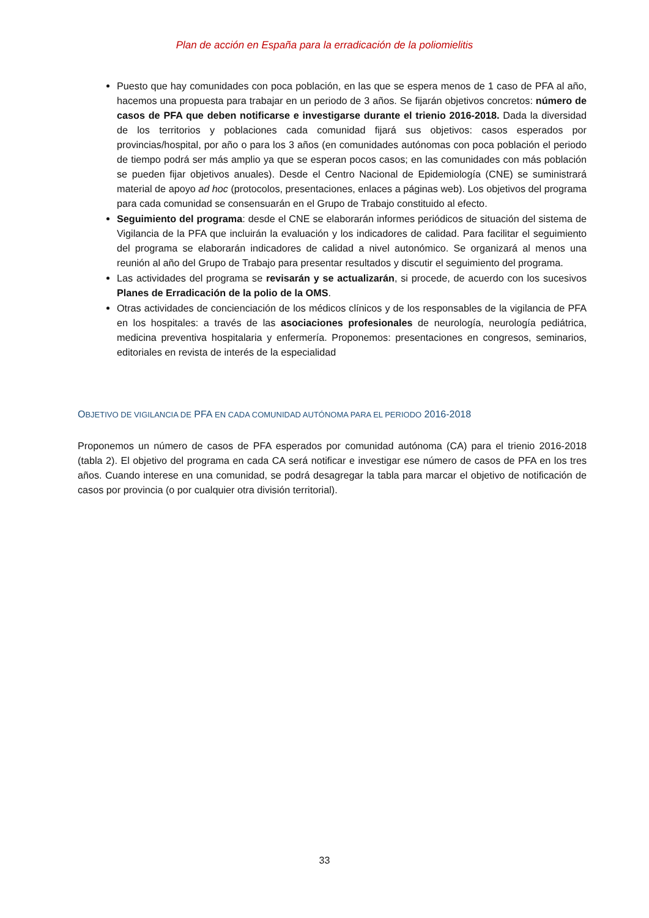Plan de acción en España para la erradicación de la poliomielitis
Puesto que hay comunidades con poca población, en las que se espera menos de 1 caso de PFA al año, hacemos una propuesta para trabajar en un periodo de 3 años. Se fijarán objetivos concretos: número de casos de PFA que deben notificarse e investigarse durante el trienio 2016-2018. Dada la diversidad de los territorios y poblaciones cada comunidad fijará sus objetivos: casos esperados por provincias/hospital, por año o para los 3 años (en comunidades autónomas con poca población el periodo de tiempo podrá ser más amplio ya que se esperan pocos casos; en las comunidades con más población se pueden fijar objetivos anuales). Desde el Centro Nacional de Epidemiología (CNE) se suministrará material de apoyo ad hoc (protocolos, presentaciones, enlaces a páginas web). Los objetivos del programa para cada comunidad se consensuarán en el Grupo de Trabajo constituido al efecto.
Seguimiento del programa: desde el CNE se elaborarán informes periódicos de situación del sistema de Vigilancia de la PFA que incluirán la evaluación y los indicadores de calidad. Para facilitar el seguimiento del programa se elaborarán indicadores de calidad a nivel autonómico. Se organizará al menos una reunión al año del Grupo de Trabajo para presentar resultados y discutir el seguimiento del programa.
Las actividades del programa se revisarán y se actualizarán, si procede, de acuerdo con los sucesivos Planes de Erradicación de la polio de la OMS.
Otras actividades de concienciación de los médicos clínicos y de los responsables de la vigilancia de PFA en los hospitales: a través de las asociaciones profesionales de neurología, neurología pediátrica, medicina preventiva hospitalaria y enfermería. Proponemos: presentaciones en congresos, seminarios, editoriales en revista de interés de la especialidad
OBJETIVO DE VIGILANCIA DE PFA EN CADA COMUNIDAD AUTÓNOMA PARA EL PERIODO 2016-2018
Proponemos un número de casos de PFA esperados por comunidad autónoma (CA) para el trienio 2016-2018 (tabla 2). El objetivo del programa en cada CA será notificar e investigar ese número de casos de PFA en los tres años. Cuando interese en una comunidad, se podrá desagregar la tabla para marcar el objetivo de notificación de casos por provincia (o por cualquier otra división territorial).
33